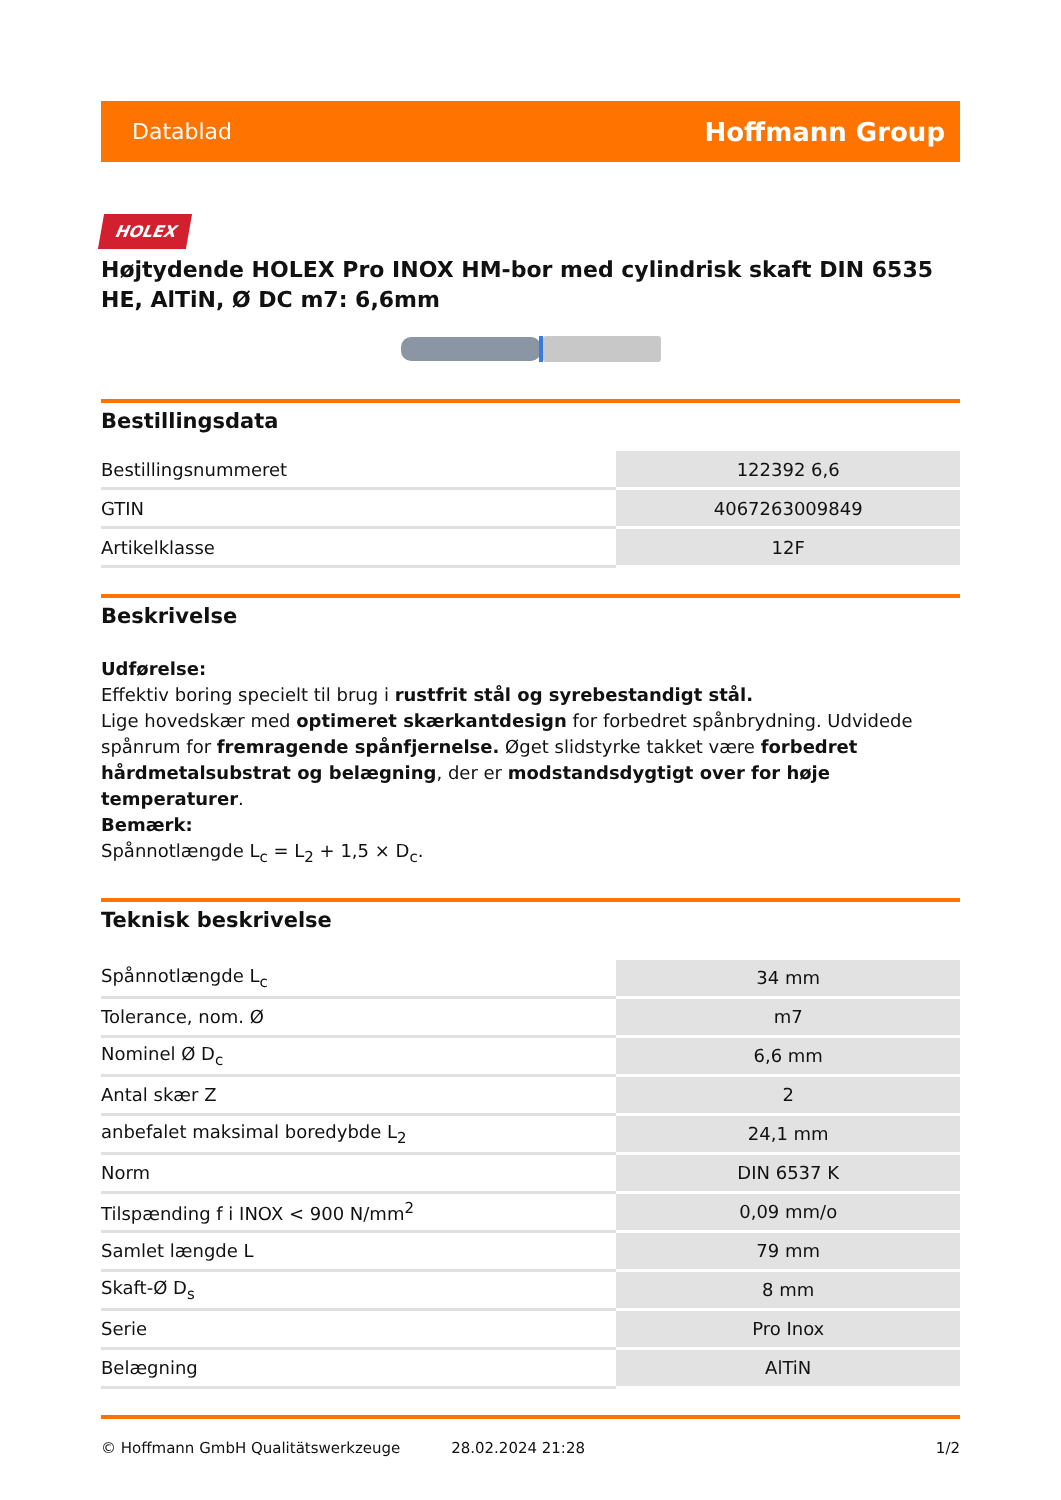Datablad Hoffmann Group
HOLEX
Højtydende HOLEX Pro INOX HM-bor med cylindrisk skaft DIN 6535 HE, AlTiN, Ø DC m7: 6,6mm
Bestillingsdata
| Bestillingsnummeret | 122392 6,6 |
| GTIN | 4067263009849 |
| Artikelklasse | 12F |
Beskrivelse
Udførelse:
Effektiv boring specielt til brug i rustfrit stål og syrebestandigt stål.
Lige hovedskær med optimeret skærkantdesign for forbedret spånbrydning. Udvidede spånrum for fremragende spånfjernelse. Øget slidstyrke takket være forbedret hårdmetalsubstrat og belægning, der er modstandsdygtigt over for høje temperaturer.
Bemærk:
Spånnotlængde L<sub>c</sub> = L<sub>2</sub> + 1,5 × D<sub>c</sub>.
Teknisk beskrivelse
| Spånnotlængde L<sub>c</sub> | 34 mm |
| Tolerance, nom. Ø | m7 |
| Nominel Ø D<sub>c</sub> | 6,6 mm |
| Antal skær Z | 2 |
| anbefalet maksimal boredybde L<sub>2</sub> | 24,1 mm |
| Norm | DIN 6537 K |
| Tilspænding f i INOX < 900 N/mm<sup>2</sup> | 0,09 mm/o |
| Samlet længde L | 79 mm |
| Skaft-Ø D<sub>s</sub> | 8 mm |
| Serie | Pro Inox |
| Belægning | AlTiN |
© Hoffmann GmbH Qualitätswerkzeuge 28.02.2024 21:28 1/2